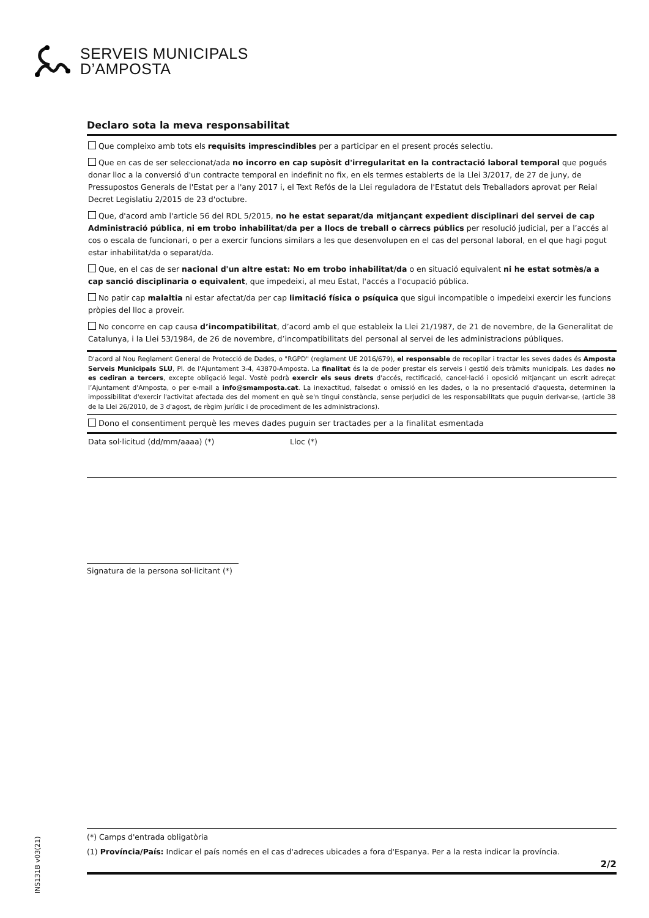SERVEIS MUNICIPALS
D’AMPOSTA
INS131B v03(21)
Declaro sota la meva responsabilitat
Que compleixo amb tots els requisits imprescindibles per a participar en el present procés selectiu.
Que en cas de ser seleccionat/ada no incorro en cap supòsit d'irregularitat en la contractació laboral temporal que pogués donar lloc a la conversió d'un contracte temporal en indefinit no fix, en els termes establerts de la Llei 3/2017, de 27 de juny, de Pressupostos Generals de l'Estat per a l'any 2017 i, el Text Refós de la Llei reguladora de l'Estatut dels Treballadors aprovat per Reial Decret Legislatiu 2/2015 de 23 d'octubre.
Que, d'acord amb l'article 56 del RDL 5/2015, no he estat separat/da mitjançant expedient disciplinari del servei de cap Administració pública, ni em trobo inhabilitat/da per a llocs de treball o càrrecs públics per resolució judicial, per a l’accés al cos o escala de funcionari, o per a exercir funcions similars a les que desenvolupen en el cas del personal laboral, en el que hagi pogut estar inhabilitat/da o separat/da.
Que, en el cas de ser nacional d'un altre estat: No em trobo inhabilitat/da o en situació equivalent ni he estat sotmès/a a cap sanció disciplinaria o equivalent, que impedeixi, al meu Estat, l'accés a l'ocupació pública.
No patir cap malaltia ni estar afectat/da per cap limitació física o psíquica que sigui incompatible o impedeixi exercir les funcions pròpies del lloc a proveir.
No concorre en cap causa d’incompatibilitat, d’acord amb el que estableix la Llei 21/1987, de 21 de novembre, de la Generalitat de Catalunya, i la Llei 53/1984, de 26 de novembre, d’incompatibilitats del personal al servei de les administracions públiques.
D'acord al Nou Reglament General de Protecció de Dades, o "RGPD" (reglament UE 2016/679), el responsable de recopilar i tractar les seves dades és Amposta Serveis Municipals SLU, Pl. de l'Ajuntament 3-4, 43870-Amposta. La finalitat és la de poder prestar els serveis i gestió dels tràmits municipals. Les dades no es cediran a tercers, excepte obligació legal. Vostè podrà exercir els seus drets d'accés, rectificació, cancel·lació i oposició mitjançant un escrit adreçat l’Ajuntament d'Amposta, o per e-mail a info@smamposta.cat. La inexactitud, falsedat o omissió en les dades, o la no presentació d'aquesta, determinen la impossibilitat d'exercir l'activitat afectada des del moment en què se'n tingui constància, sense perjudici de les responsabilitats que puguin derivar-se, (article 38 de la Llei 26/2010, de 3 d'agost, de règim jurídic i de procediment de les administracions).
Dono el consentiment perquè les meves dades puguin ser tractades per a la finalitat esmentada
Data sol·licitud (dd/mm/aaaa) (*) Lloc (*)
Signatura de la persona sol·licitant (*)
(*) Camps d'entrada obligatòria
(1) Província/País: Indicar el país només en el cas d'adreces ubicades a fora d'Espanya. Per a la resta indicar la província.
2/2